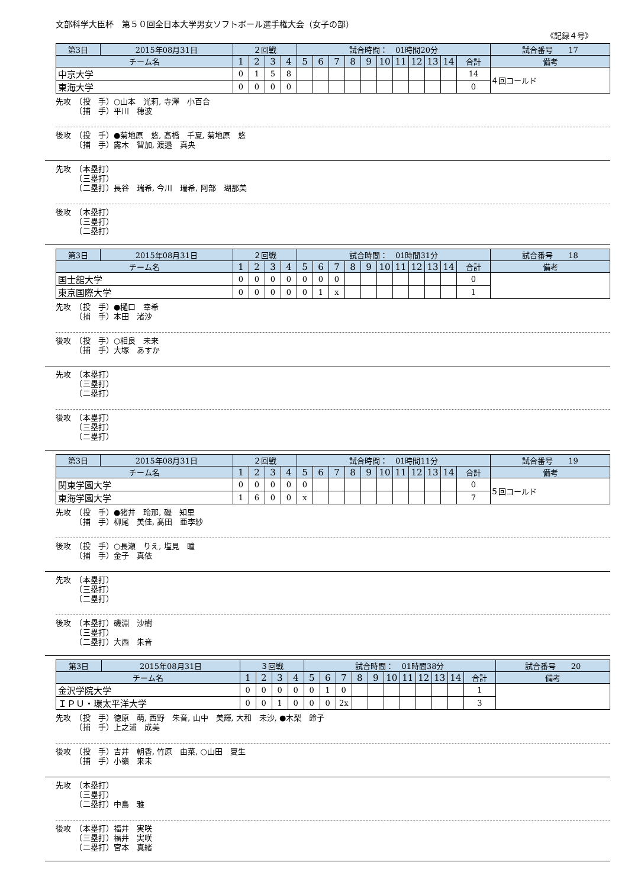文部科学大臣杯　第５０回全日本大学男女ソフトボール選手権大会（女子の部）
《記録４号》
| 第3日 | 2015年08月31日 | ２回戦 | | | | 試合時間： 01時間20分 | | | | | | | | | | | 試合番号 17 |
| チーム名 | | 1 | 2 | 3 | 4 | 5 | 6 | 7 | 8 | 9 | 10 | 11 | 12 | 13 | 14 | 合計 | 備考 |
| 中京大学 | | 0 | 1 | 5 | 8 | | | | | | | | | | | 14 | ４回コールド |
| 東海大学 | | 0 | 0 | 0 | 0 | | | | | | | | | | | 0 | |
先攻　（投　手）○山本　光莉, 寺澤　小百合
　　　（捕　手）平川　穂波
後攻　（投　手）●菊地原　悠, 髙橋　千夏, 菊地原　悠
　　　（捕　手）露木　智加, 渡邉　真央
先攻　（本塁打）
　　　（三塁打）
　　　（二塁打）長谷　瑞希, 今川　瑞希, 阿部　瑚那美
後攻　（本塁打）
　　　（三塁打）
　　　（二塁打）
| 第3日 | 2015年08月31日 | ２回戦 | | | | 試合時間： 01時間31分 | | | | | | | | | | | 試合番号 18 |
| チーム名 | | 1 | 2 | 3 | 4 | 5 | 6 | 7 | 8 | 9 | 10 | 11 | 12 | 13 | 14 | 合計 | 備考 |
| 国士舘大学 | | 0 | 0 | 0 | 0 | 0 | 0 | 0 | | | | | | | | 0 | |
| 東京国際大学 | | 0 | 0 | 0 | 0 | 0 | 1 | x | | | | | | | | 1 | |
先攻　（投　手）●樋口　幸希
　　　（捕　手）本田　渚沙
後攻　（投　手）○相良　未来
　　　（捕　手）大塚　あすか
先攻　（本塁打）
　　　（三塁打）
　　　（二塁打）
後攻　（本塁打）
　　　（三塁打）
　　　（二塁打）
| 第3日 | 2015年08月31日 | ２回戦 | | | | 試合時間： 01時間11分 | | | | | | | | | | | 試合番号 19 |
| チーム名 | | 1 | 2 | 3 | 4 | 5 | 6 | 7 | 8 | 9 | 10 | 11 | 12 | 13 | 14 | 合計 | 備考 |
| 関東学園大学 | | 0 | 0 | 0 | 0 | 0 | | | | | | | | | | 0 | ５回コールド |
| 東海学園大学 | | 1 | 6 | 0 | 0 | x | | | | | | | | | | 7 | |
先攻　（投　手）●猪井　玲那, 磯　知里
　　　（捕　手）柳尾　美佳, 髙田　亜李紗
後攻　（投　手）○長瀬　りえ, 塩見　瞳
　　　（捕　手）金子　真依
先攻　（本塁打）
　　　（三塁打）
　　　（二塁打）
後攻　（本塁打）磯淵　沙樹
　　　（三塁打）
　　　（二塁打）大西　朱音
| 第3日 | 2015年08月31日 | ３回戦 | | | | 試合時間： 01時間38分 | | | | | | | | | | | 試合番号 20 |
| チーム名 | | 1 | 2 | 3 | 4 | 5 | 6 | 7 | 8 | 9 | 10 | 11 | 12 | 13 | 14 | 合計 | 備考 |
| 金沢学院大学 | | 0 | 0 | 0 | 0 | 0 | 1 | 0 | | | | | | | | 1 | |
| ＩＰＵ・環太平洋大学 | | 0 | 0 | 1 | 0 | 0 | 0 | 2x | | | | | | | | 3 | |
先攻　（投　手）徳原　萌, 西野　朱音, 山中　美輝, 大和　未沙, ●木梨　鈴子
　　　（捕　手）上之浦　成美
後攻　（投　手）吉井　朝香, 竹原　由菜, ○山田　夏生
　　　（捕　手）小嶺　来未
先攻　（本塁打）
　　　（三塁打）
　　　（二塁打）中島　雅
後攻　（本塁打）福井　実咲
　　　（三塁打）福井　実咲
　　　（二塁打）宮本　真緒